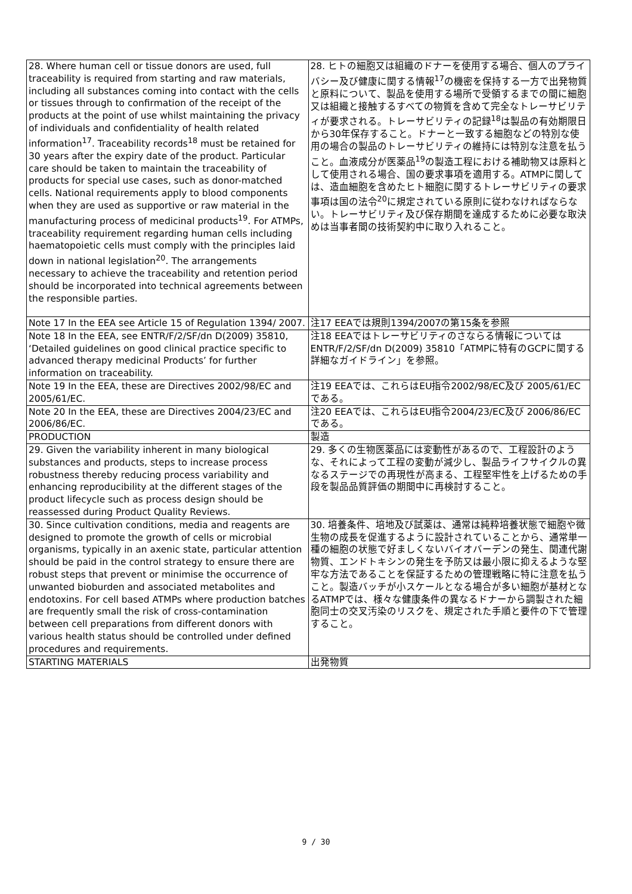| 28. Where human cell or tissue donors are used, full traceability is required from starting and raw materials, including all substances coming into contact with the cells or tissues through to confirmation of the receipt of the products at the point of use whilst maintaining the privacy of individuals and confidentiality of health related information<sup>17</sup>. Traceability records<sup>18</sup> must be retained for 30 years after the expiry date of the product. Particular care should be taken to maintain the traceability of products for special use cases, such as donor-matched cells. National requirements apply to blood components when they are used as supportive or raw material in the manufacturing process of medicinal products<sup>19</sup>. For ATMPs, traceability requirement regarding human cells including haematopoietic cells must comply with the principles laid down in national legislation<sup>20</sup>. The arrangements necessary to achieve the traceability and retention period should be incorporated into technical agreements between the responsible parties. | 28. ヒトの細胞又は組織のドナーを使用する場合、個人のプライバシー及び健康に関する情報<sup>17</sup>の機密を保持する一方で出発物質と原料について、製品を使用する場所で受領するまでの間に細胞又は組織と接触するすべての物質を含めて完全なトレーサビリティが要求される。トレーサビリティの記録<sup>18</sup>は製品の有効期限日から30年保存すること。ドナーと一致する細胞などの特別な使用の場合の製品のトレーサビリティの維持には特別な注意を払うこと。血液成分が医薬品<sup>19</sup>の製造工程における補助物又は原料として使用される場合、国の要求事項を適用する。ATMPに関しては、造血細胞を含めたヒト細胞に関するトレーサビリティの要求事項は国の法令<sup>20</sup>に規定されている原則に従わなければならない。トレーサビリティ及び保存期間を達成するために必要な取決めは当事者間の技術契約中に取り入れること。 |
| Note 17 In the EEA see Article 15 of Regulation 1394/ 2007. | 注17 EEAでは規則1394/2007の第15条を参照 |
| Note 18 In the EEA, see ENTR/F/2/SF/dn D(2009) 35810, ‘Detailed guidelines on good clinical practice specific to advanced therapy medicinal Products’ for further information on traceability. | 注18 EEAではトレーサビリティのさならる情報については ENTR/F/2/SF/dn D(2009) 35810「ATMPに特有のGCPに関する詳細なガイドライン」を参照。 |
| Note 19 In the EEA, these are Directives 2002/98/EC and 2005/61/EC. | 注19 EEAでは、これらはEU指令2002/98/EC及び 2005/61/ECである。 |
| Note 20 In the EEA, these are Directives 2004/23/EC and 2006/86/EC. | 注20 EEAでは、これらはEU指令2004/23/EC及び 2006/86/ECである。 |
| PRODUCTION | 製造 |
| 29. Given the variability inherent in many biological substances and products, steps to increase process robustness thereby reducing process variability and enhancing reproducibility at the different stages of the product lifecycle such as process design should be reassessed during Product Quality Reviews. | 29. 多くの生物医薬品には変動性があるので、工程設計のような、それによって工程の変動が減少し、製品ライフサイクルの異なるステージでの再現性が高まる、工程堅牢性を上げるための手段を製品品質評価の期間中に再検討すること。 |
| 30. Since cultivation conditions, media and reagents are designed to promote the growth of cells or microbial organisms, typically in an axenic state, particular attention should be paid in the control strategy to ensure there are robust steps that prevent or minimise the occurrence of unwanted bioburden and associated metabolites and endotoxins. For cell based ATMPs where production batches are frequently small the risk of cross-contamination between cell preparations from different donors with various health status should be controlled under defined procedures and requirements. | 30. 培養条件、培地及び試薬は、通常は純粋培養状態で細胞や微生物の成長を促進するように設計されていることから、通常単一種の細胞の状態で好ましくないバイオバーデンの発生、関連代謝物質、エンドトキシンの発生を予防又は最小限に抑えるような堅牢な方法であることを保証するための管理戦略に特に注意を払うこと。製造バッチが小スケールとなる場合が多い細胞が基材となるATMPでは、様々な健康条件の異なるドナーから調製された細胞同士の交叉汚染のリスクを、規定された手順と要件の下で管理すること。 |
| STARTING MATERIALS | 出発物質 |
9 / 30